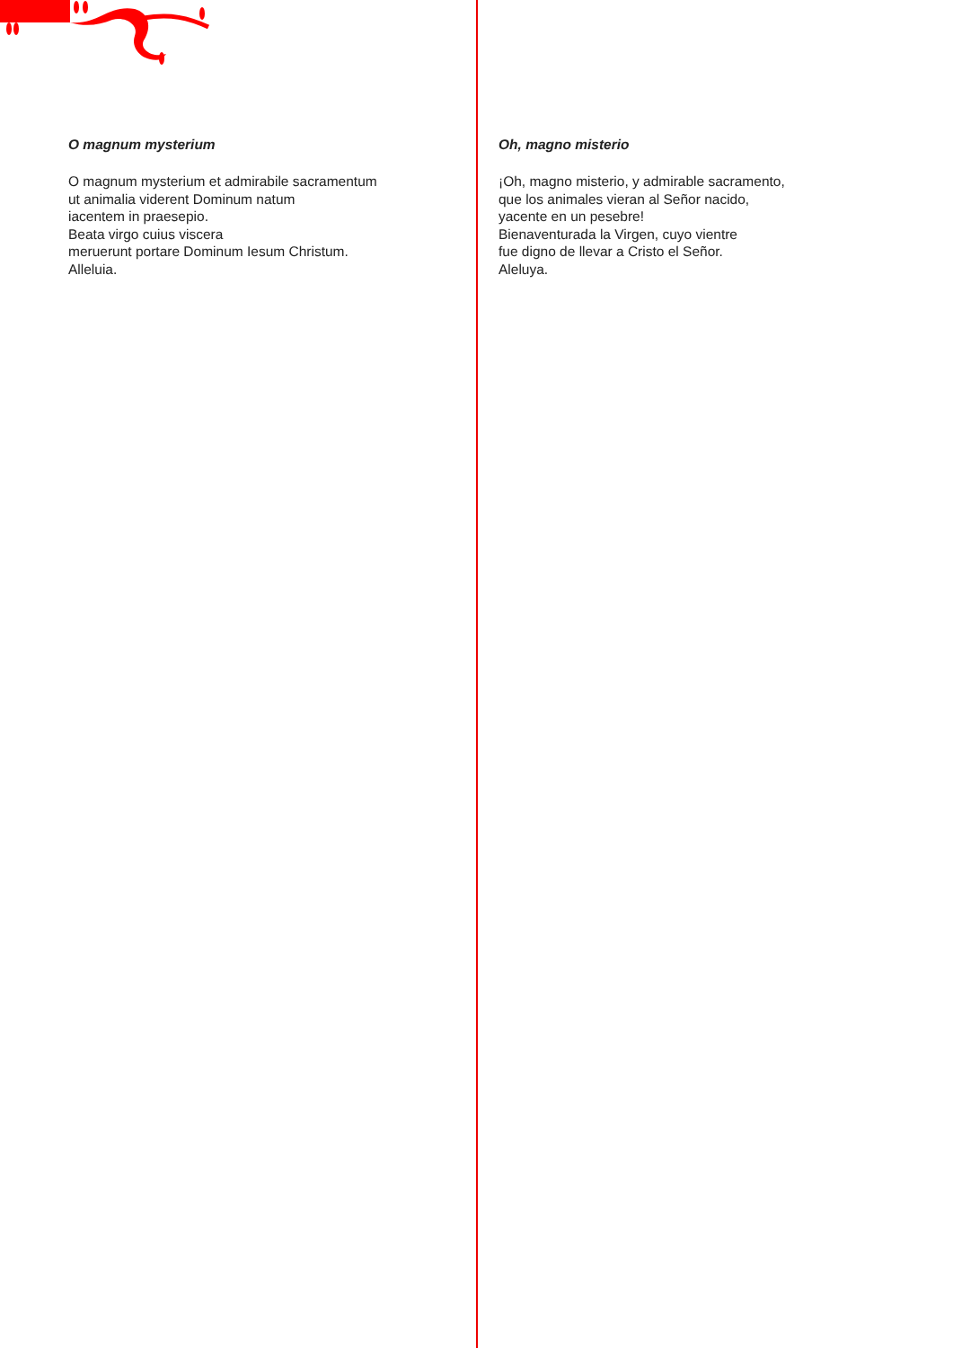O magnum mysterium
O magnum mysterium et admirabile sacramentum
ut animalia viderent Dominum natum
iacentem in praesepio.
Beata virgo cuius viscera
meruerunt portare Dominum Iesum Christum.
Alleluia.
Oh, magno misterio
¡Oh, magno misterio, y admirable sacramento,
que los animales vieran al Señor nacido,
yacente en un pesebre!
Bienaventurada la Virgen, cuyo vientre
fue digno de llevar a Cristo el Señor.
Aleluya.